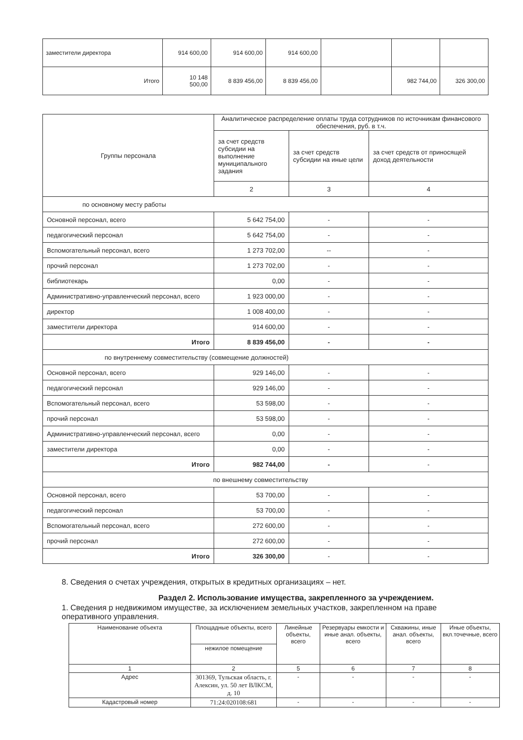| заместители директора | 914 600,00 | 914 600,00 | 914 600,00 | | | |
| Итого | 10 148 500,00 | 8 839 456,00 | 8 839 456,00 | | 982 744,00 | 326 300,00 |
| Группы персонала | Аналитическое распределение оплаты труда сотрудников по источникам финансового обеспечения, руб. в т.ч. | | |
| --- | --- | --- | --- |
| | за счет средств субсидии на выполнение муниципального задания | за счет средств субсидии на иные цели | за счет средств от приносящей доход деятельности |
| | 2 | 3 | 4 |
| по основному месту работы | | | |
| Основной персонал, всего | 5 642 754,00 | - | - |
| педагогический персонал | 5 642 754,00 | - | - |
| Вспомогательный персонал, всего | 1 273 702,00 | -- | - |
| прочий персонал | 1 273 702,00 | - | - |
| библиотекарь | 0,00 | - | - |
| Административно-управленческий персонал, всего | 1 923 000,00 | - | - |
| директор | 1 008 400,00 | - | - |
| заместители директора | 914 600,00 | - | - |
| Итого | 8 839 456,00 | - | - |
| по внутреннему совместительству (совмещение должностей) | | | |
| Основной персонал, всего | 929 146,00 | - | - |
| педагогический персонал | 929 146,00 | - | - |
| Вспомогательный персонал, всего | 53 598,00 | - | - |
| прочий персонал | 53 598,00 | - | - |
| Административно-управленческий персонал, всего | 0,00 | - | - |
| заместители директора | 0,00 | - | - |
| Итого | 982 744,00 | - | - |
| по внешнему совместительству | | | |
| Основной персонал, всего | 53 700,00 | - | - |
| педагогический персонал | 53 700,00 | - | - |
| Вспомогательный персонал, всего | 272 600,00 | - | - |
| прочий персонал | 272 600,00 | - | - |
| Итого | 326 300,00 | - | - |
8. Сведения о счетах учреждения, открытых в кредитных организациях – нет.
Раздел 2. Использование имущества, закрепленного за учреждением.
1. Сведения р недвижимом имуществе, за исключением земельных участков, закрепленном на праве оперативного управления.
| Наименование объекта | Площадные объекты, всего | Линейные объекты, всего | Резервуары емкости и иные анал. объекты, всего | Скважины, иные анал. объекты, всего | Иные объекты, вкл.точечные, всего |
| --- | --- | --- | --- | --- | --- |
| | нежилое помещение | | | | |
| 1 | 2 | 5 | 6 | 7 | 8 |
| Адрес | 301369, Тульская область, г. Алексин, ул. 50 лет ВЛКСМ, д. 10 | - | - | - | - |
| Кадастровый номер | 71:24:020108:681 | - | - | - | - |